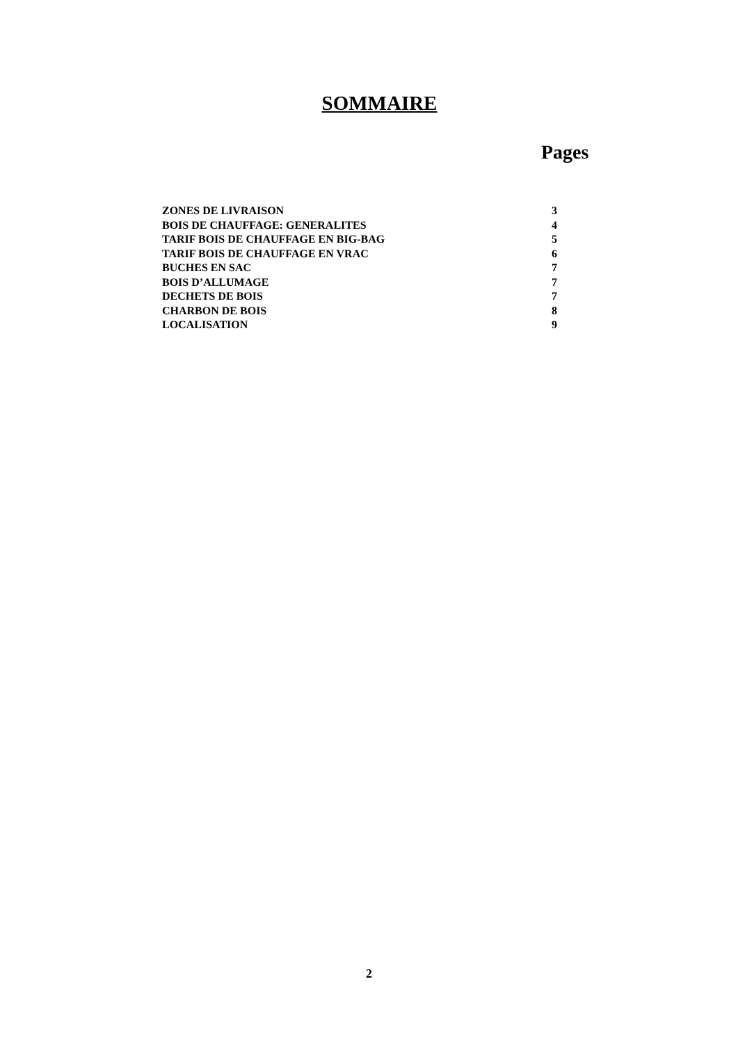SOMMAIRE
Pages
| ZONES DE LIVRAISON | 3 |
| BOIS DE CHAUFFAGE: GENERALITES | 4 |
| TARIF BOIS DE CHAUFFAGE EN BIG-BAG | 5 |
| TARIF BOIS DE CHAUFFAGE EN VRAC | 6 |
| BUCHES EN SAC | 7 |
| BOIS D’ALLUMAGE | 7 |
| DECHETS DE BOIS | 7 |
| CHARBON DE BOIS | 8 |
| LOCALISATION | 9 |
2